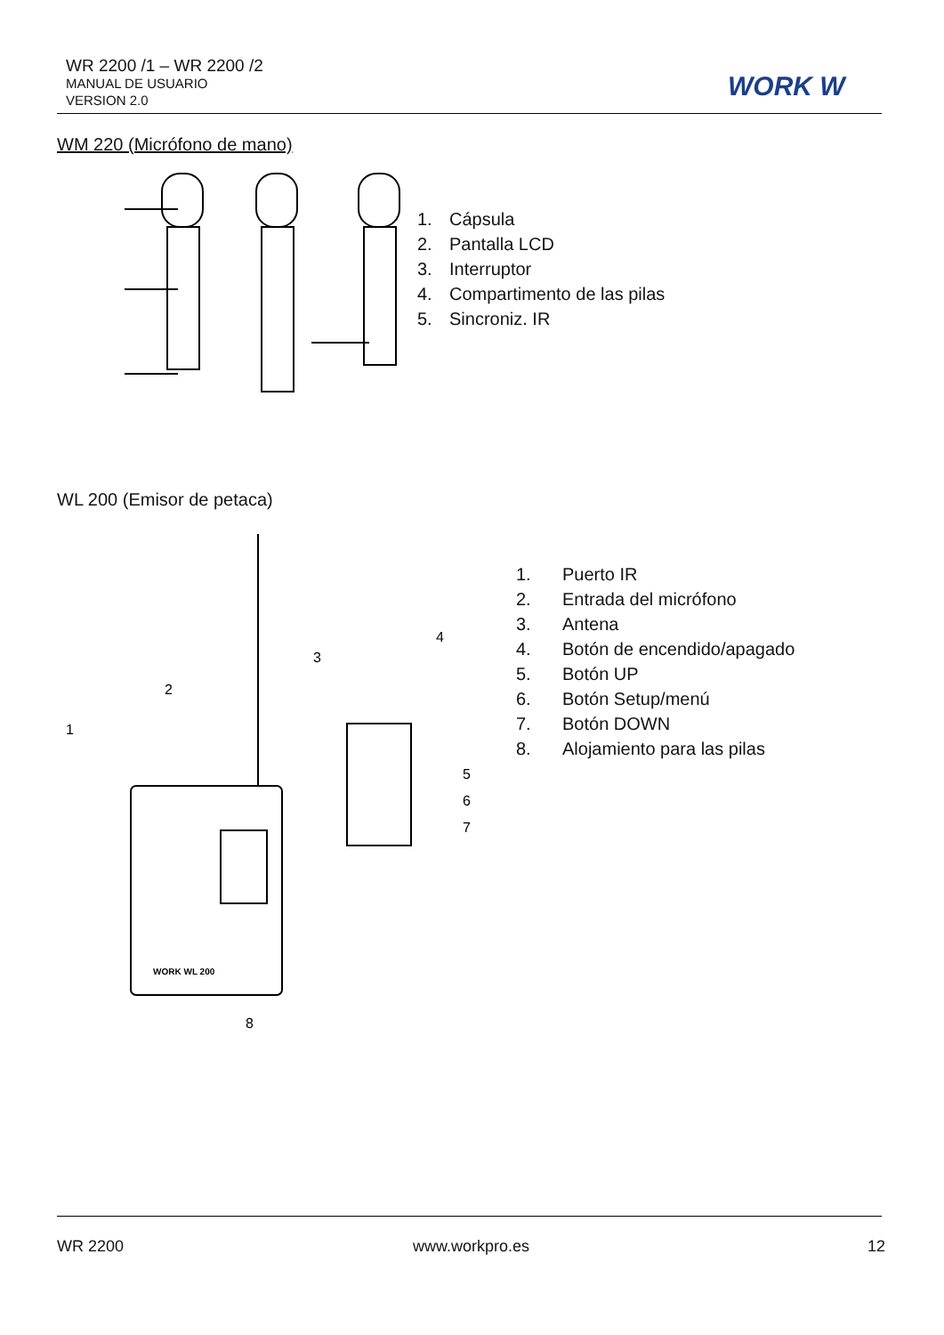WR 2200 /1 – WR 2200 /2
MANUAL DE USUARIO
VERSION 2.0
WORK W
WM 220 (Micrófono de mano)
1. Cápsula
2. Pantalla LCD
3. Interruptor
4. Compartimento de las pilas
5. Sincroniz. IR
WL 200 (Emisor de petaca)
1
2
3
4
5
6
7
8
WORK WL 200
1. Puerto IR
2. Entrada del micrófono
3. Antena
4. Botón de encendido/apagado
5. Botón UP
6. Botón Setup/menú
7. Botón DOWN
8. Alojamiento para las pilas
WR 2200 www.workpro.es 12